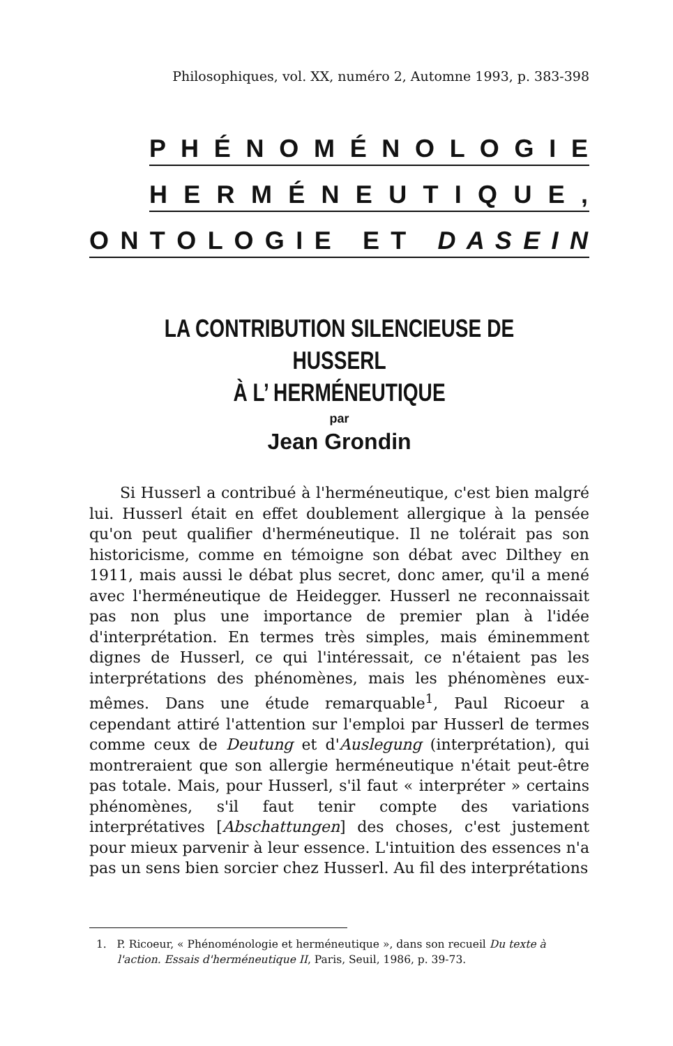Philosophiques, vol. XX, numéro 2, Automne 1993, p. 383-398
P H É N O M É N O L O G I E
H E R M É N E U T I Q U E ,
O N T O L O G I E E T D A S E I N
LA CONTRIBUTION SILENCIEUSE DE HUSSERL
À L’ HERMÉNEUTIQUE
par
Jean Grondin
Si Husserl a contribué à l'herméneutique, c'est bien malgré lui. Husserl était en effet doublement allergique à la pensée qu'on peut qualifier d'herméneutique. Il ne tolérait pas son historicisme, comme en témoigne son débat avec Dilthey en 1911, mais aussi le débat plus secret, donc amer, qu'il a mené avec l'herméneutique de Heidegger. Husserl ne reconnaissait pas non plus une importance de premier plan à l'idée d'interprétation. En termes très simples, mais éminemment dignes de Husserl, ce qui l'intéressait, ce n'étaient pas les interprétations des phénomènes, mais les phénomènes eux-mêmes. Dans une étude remarquable<sup>1</sup>, Paul Ricoeur a cependant attiré l'attention sur l'emploi par Husserl de termes comme ceux de Deutung et d'Auslegung (interprétation), qui montreraient que son allergie herméneutique n'était peut-être pas totale. Mais, pour Husserl, s'il faut « interpréter » certains phénomènes, s'il faut tenir compte des variations interprétatives [Abschattungen] des choses, c'est justement pour mieux parvenir à leur essence. L'intuition des essences n'a pas un sens bien sorcier chez Husserl. Au fil des interprétations
1. P. Ricoeur, « Phénoménologie et herméneutique », dans son recueil Du texte à l'action. Essais d'herméneutique II, Paris, Seuil, 1986, p. 39-73.